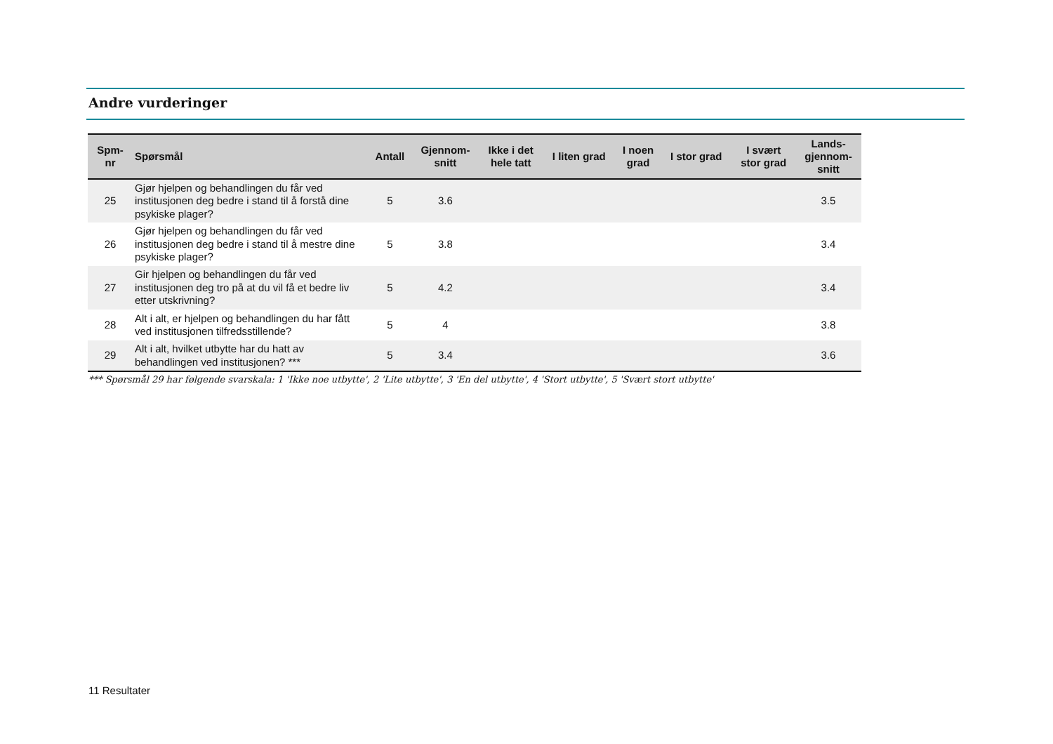Andre vurderinger
| Spm- nr | Spørsmål | Antall | Gjennom- snitt | Ikke i det hele tatt | I liten grad | I noen grad | I stor grad | I svært stor grad | Lands- gjennom- snitt |
| --- | --- | --- | --- | --- | --- | --- | --- | --- | --- |
| 25 | Gjør hjelpen og behandlingen du får ved institusjonen deg bedre i stand til å forstå dine psykiske plager? | 5 | 3.6 | | | | | | 3.5 |
| 26 | Gjør hjelpen og behandlingen du får ved institusjonen deg bedre i stand til å mestre dine psykiske plager? | 5 | 3.8 | | | | | | 3.4 |
| 27 | Gir hjelpen og behandlingen du får ved institusjonen deg tro på at du vil få et bedre liv etter utskrivning? | 5 | 4.2 | | | | | | 3.4 |
| 28 | Alt i alt, er hjelpen og behandlingen du har fått ved institusjonen tilfredsstillende? | 5 | 4 | | | | | | 3.8 |
| 29 | Alt i alt, hvilket utbytte har du hatt av behandlingen ved institusjonen? *** | 5 | 3.4 | | | | | | 3.6 |
*** Spørsmål 29 har følgende svarskala: 1 'Ikke noe utbytte', 2 'Lite utbytte', 3 'En del utbytte', 4 'Stort utbytte', 5 'Svært stort utbytte'
11 Resultater